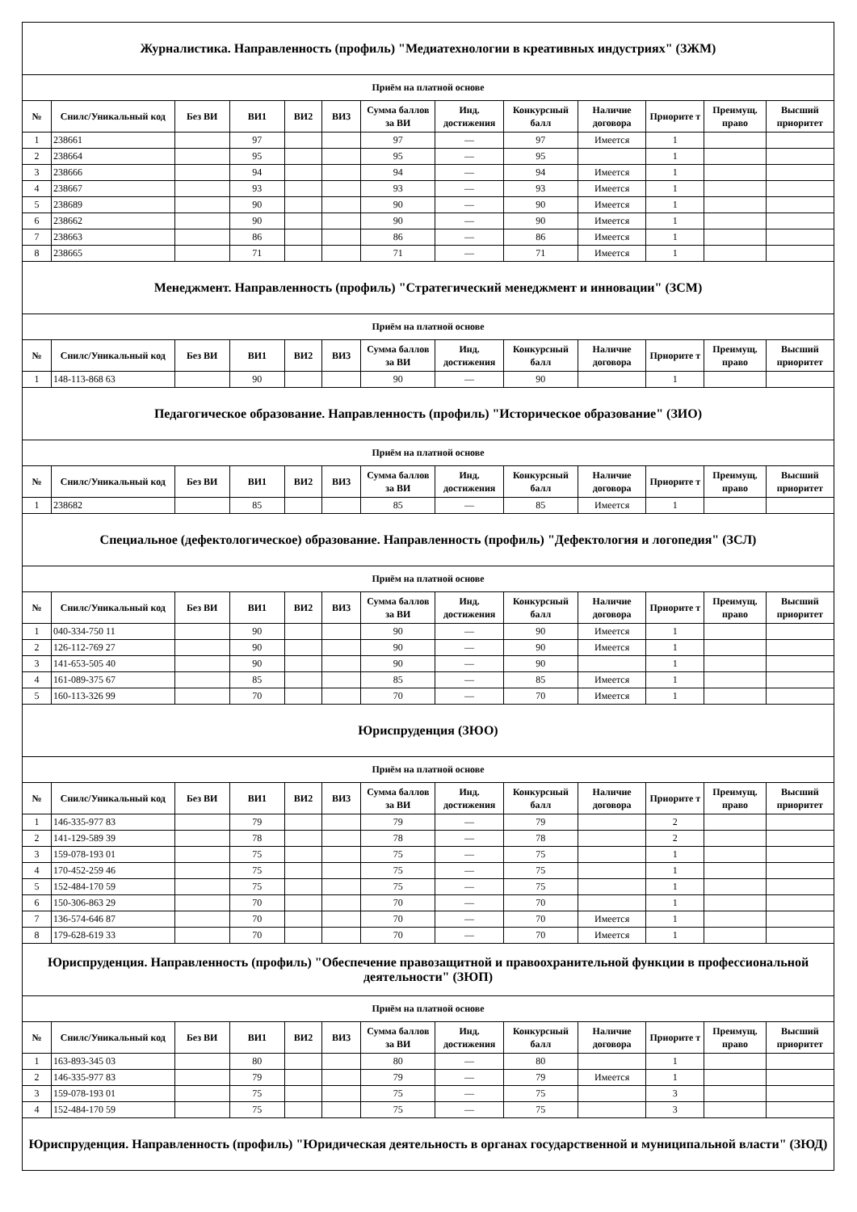| Журналистика. Направленность (профиль) "Медиатехнологии в креативных индустриях" (ЗЖМ) | | | | | | | | | | | | |
| Приём на платной основе | | | | | | | | | | | | |
| № | Снилс/Уникальный код | Без ВИ | ВИ1 | ВИ2 | ВИ3 | Сумма баллов за ВИ | Инд. достижения | Конкурсный балл | Наличие договора | Приорите т | Преимущ. право | Высший приоритет |
| 1 | 238661 | | 97 | | | 97 | — | 97 | Имеется | 1 | | |
| 2 | 238664 | | 95 | | | 95 | — | 95 | | 1 | | |
| 3 | 238666 | | 94 | | | 94 | — | 94 | Имеется | 1 | | |
| 4 | 238667 | | 93 | | | 93 | — | 93 | Имеется | 1 | | |
| 5 | 238689 | | 90 | | | 90 | — | 90 | Имеется | 1 | | |
| 6 | 238662 | | 90 | | | 90 | — | 90 | Имеется | 1 | | |
| 7 | 238663 | | 86 | | | 86 | — | 86 | Имеется | 1 | | |
| 8 | 238665 | | 71 | | | 71 | — | 71 | Имеется | 1 | | |
| Менеджмент. Направленность (профиль) "Стратегический менеджмент и инновации" (ЗСМ) | | | | | | | | | | | | |
| Приём на платной основе | | | | | | | | | | | | |
| № | Снилс/Уникальный код | Без ВИ | ВИ1 | ВИ2 | ВИ3 | Сумма баллов за ВИ | Инд. достижения | Конкурсный балл | Наличие договора | Приорите т | Преимущ. право | Высший приоритет |
| 1 | 148-113-868 63 | | 90 | | | 90 | — | 90 | | 1 | | |
| Педагогическое образование. Направленность (профиль) "Историческое образование" (ЗИО) | | | | | | | | | | | | |
| Приём на платной основе | | | | | | | | | | | | |
| № | Снилс/Уникальный код | Без ВИ | ВИ1 | ВИ2 | ВИ3 | Сумма баллов за ВИ | Инд. достижения | Конкурсный балл | Наличие договора | Приорите т | Преимущ. право | Высший приоритет |
| 1 | 238682 | | 85 | | | 85 | — | 85 | Имеется | 1 | | |
| Специальное (дефектологическое) образование. Направленность (профиль) "Дефектология и логопедия" (ЗСЛ) | | | | | | | | | | | | |
| Приём на платной основе | | | | | | | | | | | | |
| № | Снилс/Уникальный код | Без ВИ | ВИ1 | ВИ2 | ВИ3 | Сумма баллов за ВИ | Инд. достижения | Конкурсный балл | Наличие договора | Приорите т | Преимущ. право | Высший приоритет |
| 1 | 040-334-750 11 | | 90 | | | 90 | — | 90 | Имеется | 1 | | |
| 2 | 126-112-769 27 | | 90 | | | 90 | — | 90 | Имеется | 1 | | |
| 3 | 141-653-505 40 | | 90 | | | 90 | — | 90 | | 1 | | |
| 4 | 161-089-375 67 | | 85 | | | 85 | — | 85 | Имеется | 1 | | |
| 5 | 160-113-326 99 | | 70 | | | 70 | — | 70 | Имеется | 1 | | |
| Юриспруденция (ЗЮО) | | | | | | | | | | | | |
| Приём на платной основе | | | | | | | | | | | | |
| № | Снилс/Уникальный код | Без ВИ | ВИ1 | ВИ2 | ВИ3 | Сумма баллов за ВИ | Инд. достижения | Конкурсный балл | Наличие договора | Приорите т | Преимущ. право | Высший приоритет |
| 1 | 146-335-977 83 | | 79 | | | 79 | — | 79 | | 2 | | |
| 2 | 141-129-589 39 | | 78 | | | 78 | — | 78 | | 2 | | |
| 3 | 159-078-193 01 | | 75 | | | 75 | — | 75 | | 1 | | |
| 4 | 170-452-259 46 | | 75 | | | 75 | — | 75 | | 1 | | |
| 5 | 152-484-170 59 | | 75 | | | 75 | — | 75 | | 1 | | |
| 6 | 150-306-863 29 | | 70 | | | 70 | — | 70 | | 1 | | |
| 7 | 136-574-646 87 | | 70 | | | 70 | — | 70 | Имеется | 1 | | |
| 8 | 179-628-619 33 | | 70 | | | 70 | — | 70 | Имеется | 1 | | |
| Юриспруденция. Направленность (профиль) "Обеспечение правозащитной и правоохранительной функции в профессиональной деятельности" (ЗЮП) | | | | | | | | | | | | |
| Приём на платной основе | | | | | | | | | | | | |
| № | Снилс/Уникальный код | Без ВИ | ВИ1 | ВИ2 | ВИ3 | Сумма баллов за ВИ | Инд. достижения | Конкурсный балл | Наличие договора | Приорите т | Преимущ. право | Высший приоритет |
| 1 | 163-893-345 03 | | 80 | | | 80 | — | 80 | | 1 | | |
| 2 | 146-335-977 83 | | 79 | | | 79 | — | 79 | Имеется | 1 | | |
| 3 | 159-078-193 01 | | 75 | | | 75 | — | 75 | | 3 | | |
| 4 | 152-484-170 59 | | 75 | | | 75 | — | 75 | | 3 | | |
| Юриспруденция. Направленность (профиль) "Юридическая деятельность в органах государственной и муниципальной власти" (ЗЮД) | | | | | | | | | | | | |